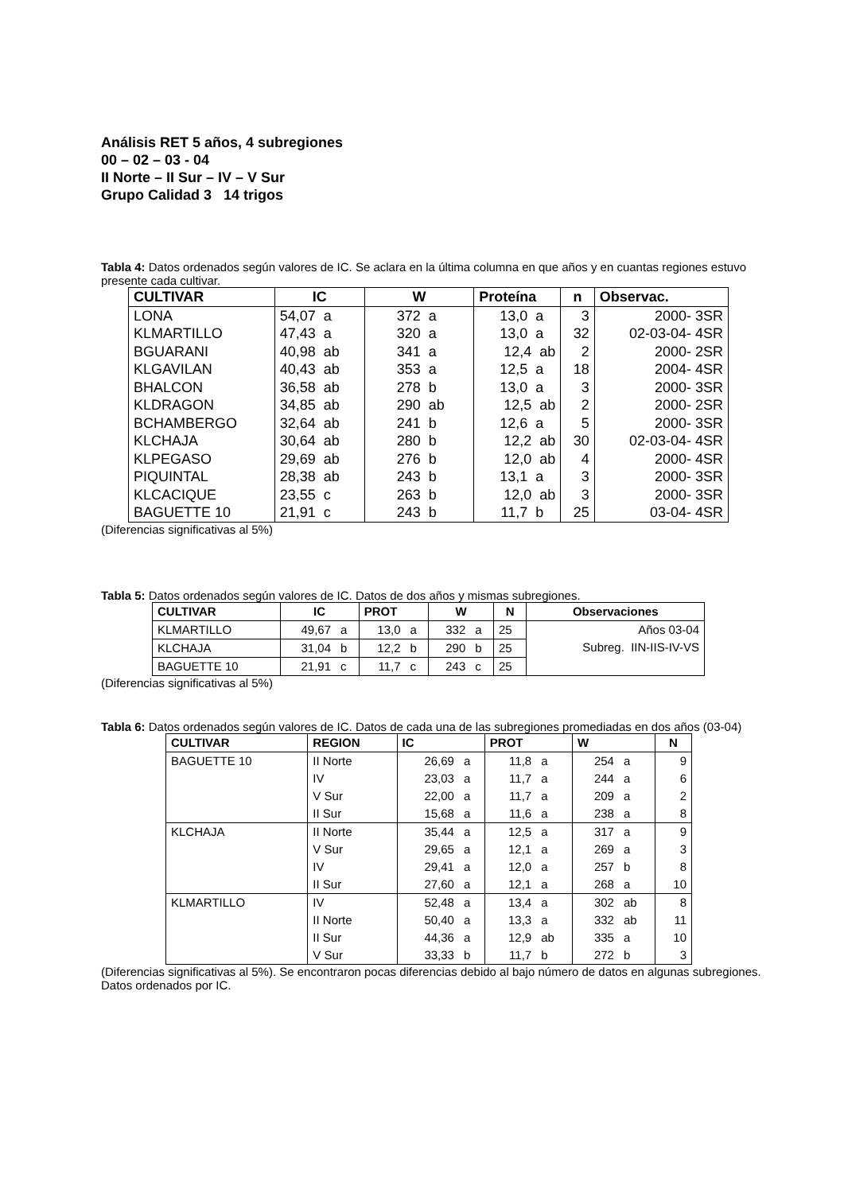Análisis RET 5 años, 4 subregiones
00 – 02 – 03 - 04
II Norte – II Sur – IV – V Sur
Grupo Calidad 3 14 trigos
Tabla 4: Datos ordenados según valores de IC. Se aclara en la última columna en que años y en cuantas regiones estuvo presente cada cultivar.
| CULTIVAR | IC | W | Proteína | n | Observac. |
| --- | --- | --- | --- | --- | --- |
| LONA | 54,07 a | 372 a | 13,0 a | 3 | 2000- 3SR |
| KLMARTILLO | 47,43 a | 320 a | 13,0 a | 32 | 02-03-04- 4SR |
| BGUARANI | 40,98 ab | 341 a | 12,4 ab | 2 | 2000- 2SR |
| KLGAVILAN | 40,43 ab | 353 a | 12,5 a | 18 | 2004- 4SR |
| BHALCON | 36,58 ab | 278 b | 13,0 a | 3 | 2000- 3SR |
| KLDRAGON | 34,85 ab | 290 ab | 12,5 ab | 2 | 2000- 2SR |
| BCHAMBERGO | 32,64 ab | 241 b | 12,6 a | 5 | 2000- 3SR |
| KLCHAJA | 30,64 ab | 280 b | 12,2 ab | 30 | 02-03-04- 4SR |
| KLPEGASO | 29,69 ab | 276 b | 12,0 ab | 4 | 2000- 4SR |
| PIQUINTAL | 28,38 ab | 243 b | 13,1 a | 3 | 2000- 3SR |
| KLCACIQUE | 23,55 c | 263 b | 12,0 ab | 3 | 2000- 3SR |
| BAGUETTE 10 | 21,91 c | 243 b | 11,7 b | 25 | 03-04- 4SR |
(Diferencias significativas al 5%)
Tabla 5: Datos ordenados según valores de IC. Datos de dos años y mismas subregiones.
| CULTIVAR | IC | | PROT | | W | | N | Observaciones |
| --- | --- | --- | --- | --- | --- | --- | --- | --- |
| KLMARTILLO | 49,67 | a | 13,0 | a | 332 | a | 25 | Años 03-04 Subreg. IIN-IIS-IV-VS |
| KLCHAJA | 31,04 | b | 12,2 | b | 290 | b | 25 | |
| BAGUETTE 10 | 21,91 | c | 11,7 | c | 243 | c | 25 | |
(Diferencias significativas al 5%)
Tabla 6: Datos ordenados según valores de IC. Datos de cada una de las subregiones promediadas en dos años (03-04)
| CULTIVAR | REGION | IC | | PROT | | W | | N |
| --- | --- | --- | --- | --- | --- | --- | --- | --- |
| BAGUETTE 10 | II Norte | 26,69 | a | 11,8 | a | 254 | a | 9 |
| | IV | 23,03 | a | 11,7 | a | 244 | a | 6 |
| | V Sur | 22,00 | a | 11,7 | a | 209 | a | 2 |
| | II Sur | 15,68 | a | 11,6 | a | 238 | a | 8 |
| KLCHAJA | II Norte | 35,44 | a | 12,5 | a | 317 | a | 9 |
| | V Sur | 29,65 | a | 12,1 | a | 269 | a | 3 |
| | IV | 29,41 | a | 12,0 | a | 257 | b | 8 |
| | II Sur | 27,60 | a | 12,1 | a | 268 | a | 10 |
| KLMARTILLO | IV | 52,48 | a | 13,4 | a | 302 | ab | 8 |
| | II Norte | 50,40 | a | 13,3 | a | 332 | ab | 11 |
| | II Sur | 44,36 | a | 12,9 | ab | 335 | a | 10 |
| | V Sur | 33,33 | b | 11,7 | b | 272 | b | 3 |
(Diferencias significativas al 5%). Se encontraron pocas diferencias debido al bajo número de datos en algunas subregiones. Datos ordenados por IC.